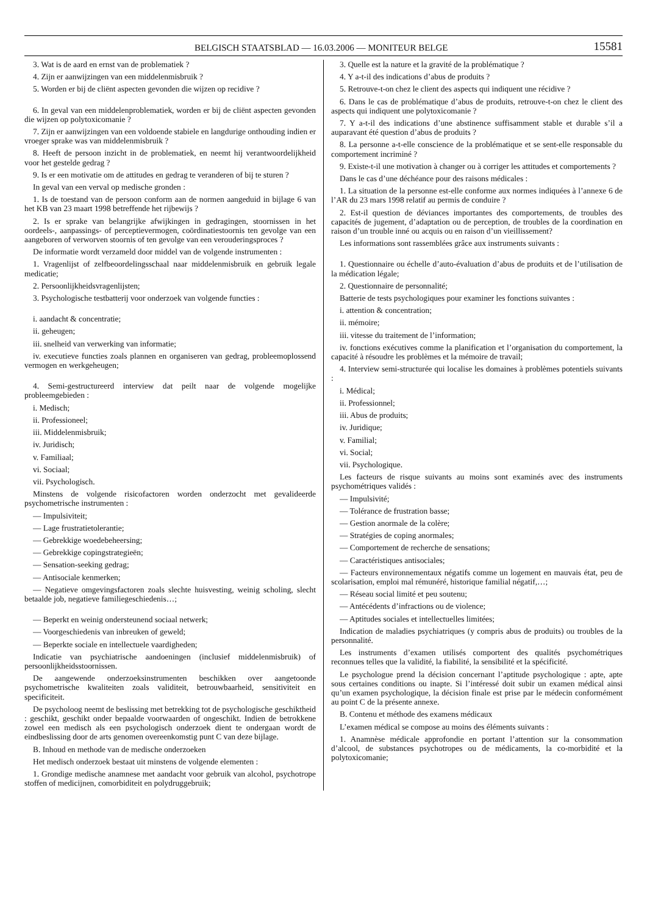BELGISCH STAATSBLAD — 16.03.2006 — MONITEUR BELGE 15581
3. Wat is de aard en ernst van de problematiek ?
4. Zijn er aanwijzingen van een middelenmisbruik ?
5. Worden er bij de cliënt aspecten gevonden die wijzen op recidive ?
6. In geval van een middelenproblematiek, worden er bij de cliënt aspecten gevonden die wijzen op polytoxicomanie ?
7. Zijn er aanwijzingen van een voldoende stabiele en langdurige onthouding indien er vroeger sprake was van middelenmisbruik ?
8. Heeft de persoon inzicht in de problematiek, en neemt hij verantwoordelijkheid voor het gestelde gedrag ?
9. Is er een motivatie om de attitudes en gedrag te veranderen of bij te sturen ?
In geval van een verval op medische gronden :
1. Is de toestand van de persoon conform aan de normen aangeduid in bijlage 6 van het KB van 23 maart 1998 betreffende het rijbewijs ?
2. Is er sprake van belangrijke afwijkingen in gedragingen, stoornissen in het oordeels-, aanpassings- of perceptievermogen, coördinatiestoornis ten gevolge van een aangeboren of verworven stoornis of ten gevolge van een verouderingsproces ?
De informatie wordt verzameld door middel van de volgende instrumenten :
1. Vragenlijst of zelfbeoordelingsschaal naar middelenmisbruik en gebruik legale medicatie;
2. Persoonlijkheidsvragenlijsten;
3. Psychologische testbatterij voor onderzoek van volgende functies :
i. aandacht & concentratie;
ii. geheugen;
iii. snelheid van verwerking van informatie;
iv. executieve functies zoals plannen en organiseren van gedrag, probleemoplossend vermogen en werkgeheugen;
4. Semi-gestructureerd interview dat peilt naar de volgende mogelijke probleemgebieden :
i. Medisch;
ii. Professioneel;
iii. Middelenmisbruik;
iv. Juridisch;
v. Familiaal;
vi. Sociaal;
vii. Psychologisch.
Minstens de volgende risicofactoren worden onderzocht met gevalideerde psychometrische instrumenten :
— Impulsiviteit;
— Lage frustratietolerantie;
— Gebrekkige woedebeheersing;
— Gebrekkige copingstrategieën;
— Sensation-seeking gedrag;
— Antisociale kenmerken;
— Negatieve omgevingsfactoren zoals slechte huisvesting, weinig scholing, slecht betaalde job, negatieve familiegeschiedenis…;
— Beperkt en weinig ondersteunend sociaal netwerk;
— Voorgeschiedenis van inbreuken of geweld;
— Beperkte sociale en intellectuele vaardigheden;
Indicatie van psychiatrische aandoeningen (inclusief middelenmisbruik) of persoonlijkheidsstoornissen.
De aangewende onderzoeksinstrumenten beschikken over aangetoonde psychometrische kwaliteiten zoals validiteit, betrouwbaarheid, sensitiviteit en specificiteit.
De psycholoog neemt de beslissing met betrekking tot de psychologische geschiktheid : geschikt, geschikt onder bepaalde voorwaarden of ongeschikt. Indien de betrokkene zowel een medisch als een psychologisch onderzoek dient te ondergaan wordt de eindbeslissing door de arts genomen overeenkomstig punt C van deze bijlage.
B. Inhoud en methode van de medische onderzoeken
Het medisch onderzoek bestaat uit minstens de volgende elementen :
1. Grondige medische anamnese met aandacht voor gebruik van alcohol, psychotrope stoffen of medicijnen, comorbiditeit en polydruggebruik;
3. Quelle est la nature et la gravité de la problématique ?
4. Y a-t-il des indications d’abus de produits ?
5. Retrouve-t-on chez le client des aspects qui indiquent une récidive ?
6. Dans le cas de problématique d’abus de produits, retrouve-t-on chez le client des aspects qui indiquent une polytoxicomanie ?
7. Y a-t-il des indications d’une abstinence suffisamment stable et durable s’il a auparavant été question d’abus de produits ?
8. La personne a-t-elle conscience de la problématique et se sent-elle responsable du comportement incriminé ?
9. Existe-t-il une motivation à changer ou à corriger les attitudes et comportements ?
Dans le cas d’une déchéance pour des raisons médicales :
1. La situation de la personne est-elle conforme aux normes indiquées à l’annexe 6 de l’AR du 23 mars 1998 relatif au permis de conduire ?
2. Est-il question de déviances importantes des comportements, de troubles des capacités de jugement, d’adaptation ou de perception, de troubles de la coordination en raison d’un trouble inné ou acquis ou en raison d’un vieillissement?
Les informations sont rassemblées grâce aux instruments suivants :
1. Questionnaire ou échelle d’auto-évaluation d’abus de produits et de l’utilisation de la médication légale;
2. Questionnaire de personnalité;
Batterie de tests psychologiques pour examiner les fonctions suivantes :
i. attention & concentration;
ii. mémoire;
iii. vitesse du traitement de l’information;
iv. fonctions exécutives comme la planification et l’organisation du comportement, la capacité à résoudre les problèmes et la mémoire de travail;
4. Interview semi-structurée qui localise les domaines à problèmes potentiels suivants :
i. Médical;
ii. Professionnel;
iii. Abus de produits;
iv. Juridique;
v. Familial;
vi. Social;
vii. Psychologique.
Les facteurs de risque suivants au moins sont examinés avec des instruments psychométriques validés :
— Impulsivité;
— Tolérance de frustration basse;
— Gestion anormale de la colère;
— Stratégies de coping anormales;
— Comportement de recherche de sensations;
— Caractéristiques antisociales;
— Facteurs environnementaux négatifs comme un logement en mauvais état, peu de scolarisation, emploi mal rémunéré, historique familial négatif,…;
— Réseau social limité et peu soutenu;
— Antécédents d’infractions ou de violence;
— Aptitudes sociales et intellectuelles limitées;
Indication de maladies psychiatriques (y compris abus de produits) ou troubles de la personnalité.
Les instruments d’examen utilisés comportent des qualités psychométriques reconnues telles que la validité, la fiabilité, la sensibilité et la spécificité.
Le psychologue prend la décision concernant l’aptitude psychologique : apte, apte sous certaines conditions ou inapte. Si l’intéressé doit subir un examen médical ainsi qu’un examen psychologique, la décision finale est prise par le médecin conformément au point C de la présente annexe.
B. Contenu et méthode des examens médicaux
L’examen médical se compose au moins des éléments suivants :
1. Anamnèse médicale approfondie en portant l’attention sur la consommation d’alcool, de substances psychotropes ou de médicaments, la co-morbidité et la polytoxicomanie;